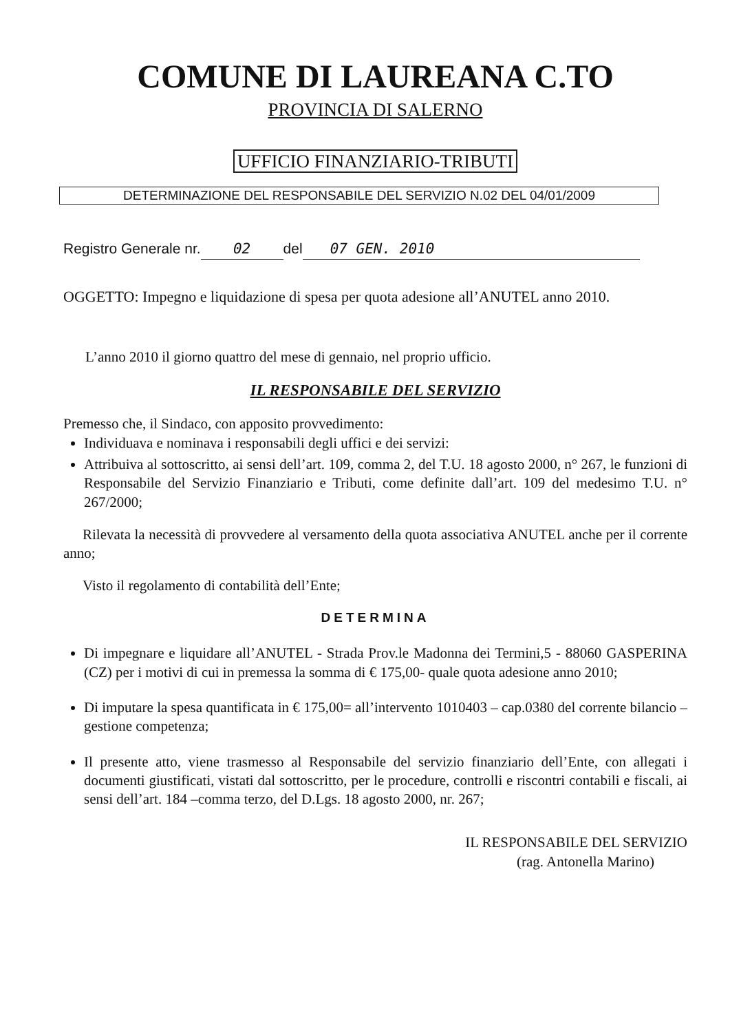COMUNE DI LAUREANA C.TO
PROVINCIA DI SALERNO
UFFICIO FINANZIARIO-TRIBUTI
DETERMINAZIONE DEL RESPONSABILE DEL SERVIZIO N.02 DEL 04/01/2009
Registro Generale nr. 02 del 07 GEN. 2010
OGGETTO: Impegno e liquidazione di spesa per quota adesione all’ANUTEL anno 2010.
L’anno 2010 il giorno quattro del mese di gennaio, nel proprio ufficio.
IL RESPONSABILE DEL SERVIZIO
Premesso che, il Sindaco, con apposito provvedimento:
Individuava e nominava i responsabili degli uffici e dei servizi:
Attribuiva al sottoscritto, ai sensi dell’art. 109, comma 2, del T.U. 18 agosto 2000, n° 267, le funzioni di Responsabile del Servizio Finanziario e Tributi, come definite dall’art. 109 del medesimo T.U. n° 267/2000;
Rilevata la necessità di provvedere al versamento della quota associativa ANUTEL anche per il corrente anno;
Visto il regolamento di contabilità dell’Ente;
DETERMINA
Di impegnare e liquidare all’ANUTEL - Strada Prov.le Madonna dei Termini,5 - 88060 GASPERINA (CZ) per i motivi di cui in premessa la somma di € 175,00- quale quota adesione anno 2010;
Di imputare la spesa quantificata in € 175,00= all’intervento 1010403 – cap.0380 del corrente bilancio –gestione competenza;
Il presente atto, viene trasmesso al Responsabile del servizio finanziario dell’Ente, con allegati i documenti giustificati, vistati dal sottoscritto, per le procedure, controlli e riscontri contabili e fiscali, ai sensi dell’art. 184 –comma terzo, del D.Lgs. 18 agosto 2000, nr. 267;
IL RESPONSABILE DEL SERVIZIO
(rag. Antonella Marino)